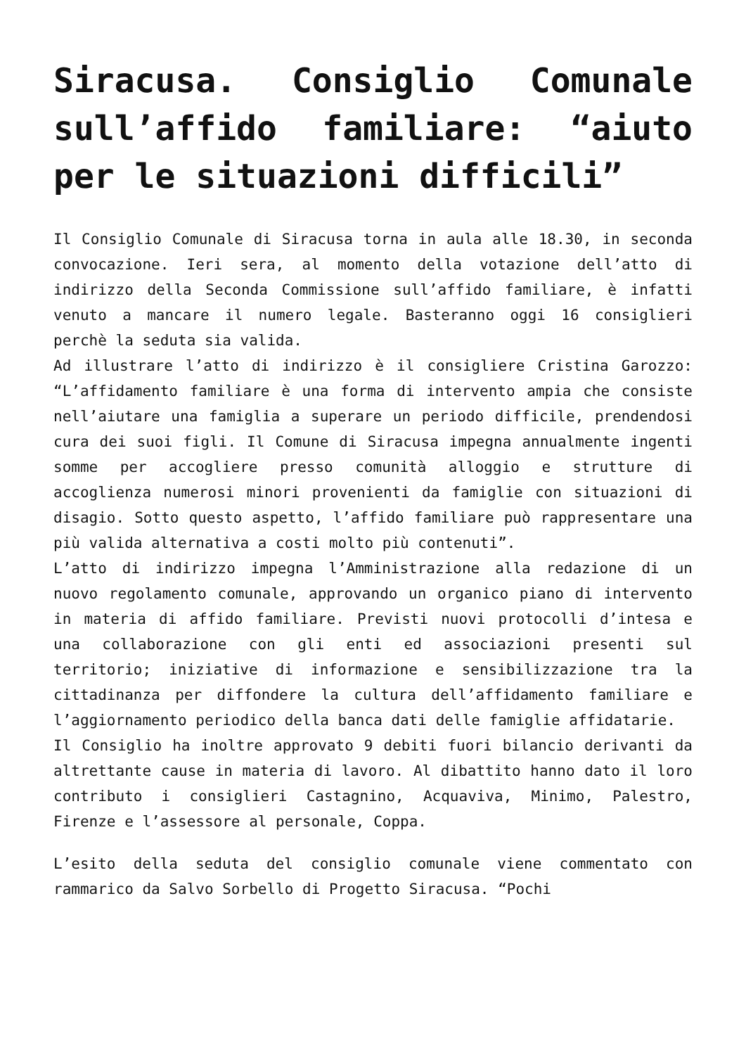Siracusa. Consiglio Comunale sull’affido familiare: “aiuto per le situazioni difficili”
Il Consiglio Comunale di Siracusa torna in aula alle 18.30, in seconda convocazione. Ieri sera, al momento della votazione dell’atto di indirizzo della Seconda Commissione sull’affido familiare, è infatti venuto a mancare il numero legale. Basteranno oggi 16 consiglieri perchè la seduta sia valida.
Ad illustrare l’atto di indirizzo è il consigliere Cristina Garozzo: “L’affidamento familiare è una forma di intervento ampia che consiste nell’aiutare una famiglia a superare un periodo difficile, prendendosi cura dei suoi figli. Il Comune di Siracusa impegna annualmente ingenti somme per accogliere presso comunità alloggio e strutture di accoglienza numerosi minori provenienti da famiglie con situazioni di disagio. Sotto questo aspetto, l’affido familiare può rappresentare una più valida alternativa a costi molto più contenuti”.
L’atto di indirizzo impegna l’Amministrazione alla redazione di un nuovo regolamento comunale, approvando un organico piano di intervento in materia di affido familiare. Previsti nuovi protocolli d’intesa e una collaborazione con gli enti ed associazioni presenti sul territorio; iniziative di informazione e sensibilizzazione tra la cittadinanza per diffondere la cultura dell’affidamento familiare e l’aggiornamento periodico della banca dati delle famiglie affidatarie.
Il Consiglio ha inoltre approvato 9 debiti fuori bilancio derivanti da altrettante cause in materia di lavoro. Al dibattito hanno dato il loro contributo i consiglieri Castagnino, Acquaviva, Minimo, Palestro, Firenze e l’assessore al personale, Coppa.
L’esito della seduta del consiglio comunale viene commentato con rammarico da Salvo Sorbello di Progetto Siracusa. “Pochi